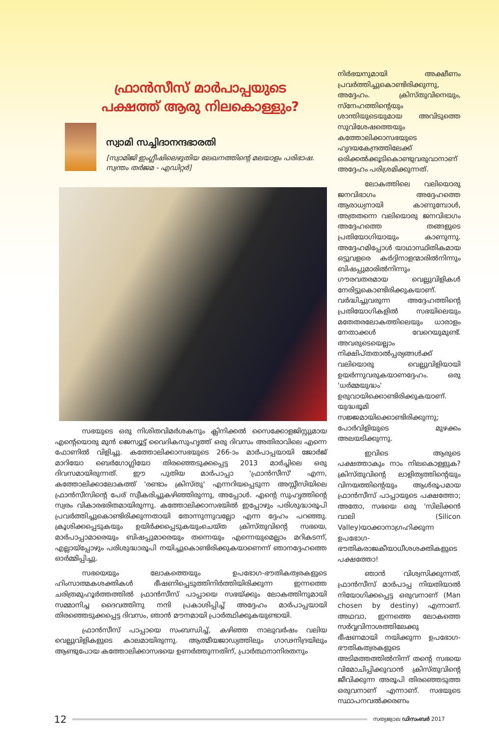ഫ്രാൻസീസ് മാർപാപ്പയുടെ
പക്ഷത്ത് ആരു നിലകൊള്ളും?
സ്വാമി സച്ചിദാനന്ദഭാരതി
[സ്വാമിജി ഇംഗ്ലീഷിലെഴുതിയ ലേഖനത്തിന്റെ മലയാളം പരിഭാഷ. സ്വന്തം തർജമ - എഡിറ്റർ]
സഭയുടെ ഒരു നിശിതവിമർശകനും ക്ലിനിക്കൽ സൈക്കോളജിസ്റ്റുമായ എന്റെയൊരു മുൻ ജെസ്യൂട്ട് വൈദികസുഹൃത്ത് ഒരു ദിവസം അതിരാവിലെ എന്നെ ഫോണിൽ വിളിച്ചു. കത്തോലിക്കാസഭയുടെ 266-ാം മാർപാപ്പയായി ജോർജ് മാറിയോ ബെർഗോഗ്ലിയോ തിരഞ്ഞെടുക്കപ്പെട്ട 2013 മാർച്ചിലെ ഒരു ദിവസമായിരുന്നത്. ഈ പുതിയ മാർപാപ്പാ 'ഫ്രാൻസീസ്' എന്ന, കത്തോലിക്കാലോകത്ത് 'രണ്ടാം ക്രിസ്തു' എന്നറിയപ്പെടുന്ന അസ്സീസിയിലെ ഫ്രാൻസീസിന്റെ പേര് സ്വീകരിച്ചുകഴിഞ്ഞിരുന്നു, അപ്പോൾ. എന്റെ സുഹൃത്തിന്റെ സ്വരം വികാരഭരിതമായിരുന്നു. കത്തോലിക്കാസഭയിൽ ഇപ്പോഴും പരിശുദ്ധാരൂപി പ്രവർത്തിച്ചുകൊണ്ടിരിക്കുന്നതായി തോന്നുന്നുവല്ലോ എന്ന ദ്ദേഹം പറഞ്ഞു. ക്രൂശിക്കപ്പെടുകയും ഉയിർക്കപ്പെടുകയുംചെയ്ത ക്രിസ്തുവിന്റെ സഭയെ, മാർപാപ്പാമാരെയും ബിഷപ്പുമാരെയും തന്നെയും എന്നെയുമെല്ലാം മറികടന്ന്, എല്ലായ്പ്പോഴും പരിശുദ്ധാരൂപി നയിച്ചുകൊണ്ടിരിക്കുകയാണെന്ന് ഞാനദ്ദേഹത്തെ ഓർമ്മിപ്പിച്ചു.
സഭയെയും ലോകത്തെയും ഉപഭോഗ-ഭൗതികത്വരകളുടെ ഹിംസാത്മകശക്തികൾ ഭീഷണിപ്പെടുത്തിനിർത്തിയിരിക്കുന്ന ഇന്നത്തെ ചരിത്രമുഹൂർത്തത്തിൽ ഫ്രാൻസീസ് പാപ്പായെ സഭയ്ക്കും ലോകത്തിനുമായി സമ്മാനിച്ച ദൈവത്തിനു നന്ദി പ്രകാശിപ്പിച്ച് അദ്ദേഹം മാർപാപ്പയായി തിരഞ്ഞെടുക്കപ്പെട്ട ദിവസം, ഞാൻ മൗനമായി പ്രാർത്ഥിക്കുകയുണ്ടായി.
ഫ്രാൻസീസ് പാപ്പായെ സംബന്ധിച്ച്, കഴിഞ്ഞ നാലുവർഷം വലിയ വെല്ലുവിളികളുടെ കാലമായിരുന്നു. ആത്മീയജാഡ്യത്തിലും ഗാഢനിദ്രയിലും ആണ്ടുപോയ കത്തോലിക്കാസഭയെ ഉണർത്തുന്നതിന്, പ്രാർത്ഥനാനിരതനും
നിർഭയനുമായി അക്ഷീണം പ്രവർത്തിച്ചുകൊണ്ടിരിക്കുന്നു, അദ്ദേഹം. ക്രിസ്തുവിനെയും, സ്നേഹത്തിന്റെയും ശാന്തിയുടെയുമായ അവിടുത്തെ സുവിശേഷത്തെയും കത്തോലിക്കാസഭയുടെ ഹൃദയകേന്ദ്രത്തിലേക്ക് ഒരിക്കൽക്കൂടികൊണ്ടുവരുവാനാണ് അദ്ദേഹം പരിശ്രമിക്കുന്നത്.
ലോകത്തിലെ വലിയൊരു ജനവിഭാഗം അദ്ദേഹത്തെ ആരാധ്യനായി കാണുമ്പോൾ, അത്രതന്നെ വലിയൊരു ജനവിഭാഗം അദ്ദേഹത്തെ തങ്ങളുടെ പ്രതിയോഗിയായും കാണുന്നു. അദ്ദേഹമിപ്പോൾ യാഥാസ്ഥിതികമായ ഒട്ടുവളരെ കർദ്ദിനാളന്മാരിൽനിന്നും ബിഷപ്പുമാരിൽനിന്നും ഗൗരവതരമായ വെല്ലുവിളികൾ നേരിട്ടുകൊണ്ടിരിക്കുകയാണ്. വർദ്ധിച്ചുവരുന്ന അദ്ദേഹത്തിന്റെ പ്രതിയോഗികളിൽ സഭയിലെയും മതേതരലോകത്തിലെയും ധാരാളം നേതാക്കൾ വേറെയുമുണ്ട്. അവരുടെയെല്ലാം നിക്ഷിപ്തതാൽപ്പര്യങ്ങൾക്ക് വലിയൊരു വെല്ലുവിളിയായി ഉയർന്നുവരുകയാണദ്ദേഹം. ഒരു 'ധർമ്മയുദ്ധം' ഉരുവായിക്കൊണ്ടിരിക്കുകയാണ്. യുദ്ധഭൂമി സജ്ജമായിക്കൊണ്ടിരിക്കുന്നു; പോർവിളിയുടെ മുഴക്കം അലയടിക്കുന്നു.
ഇവിടെ ആരുടെ പക്ഷത്താകും നാം നിലകൊള്ളുക? ക്രിസ്തുവിന്റെ ലാളിത്യത്തിന്റെയും വിനയത്തിന്റെയും ആൾരൂപമായ ഫ്രാൻസീസ് പാപ്പായുടെ പക്ഷത്തോ; അതോ, സഭയെ ഒരു 'സിലിക്കൻ വാലി (Silicon Valley)യാക്കാനാഗ്രഹിക്കുന്ന ഉപഭോഗ-ഭൗതികരാജകീയാധീശശക്തികളുടെ പക്ഷത്തോ!
ഞാൻ വിശ്വസിക്കുന്നത്, ഫ്രാൻസീസ് മാർപാപ്പ നിയതിയാൽ നിയോഗിക്കപ്പെട്ട ഒരുവനാണ് (Man chosen by destiny) എന്നാണ്. അഥവാ, ഇന്നത്തെ ലോകത്തെ സർവ്വവിനാശത്തിലേക്കു ഭീഷണമായി നയിക്കുന്ന ഉപഭോഗ-ഭൗതികത്വരകളുടെ അടിമത്തത്തിൽനിന്ന് തന്റെ സഭയെ വിമോചിപ്പിക്കുവാൻ ക്രിസ്തുവിന്റെ ജീവിക്കുന്ന അരൂപി തിരഞ്ഞെടുത്ത ഒരുവനാണ് എന്നാണ്. സഭയുടെ സ്ഥാപനവൽക്കരണം
12 സത്യജ്വാല ഡിസംബർ 2017